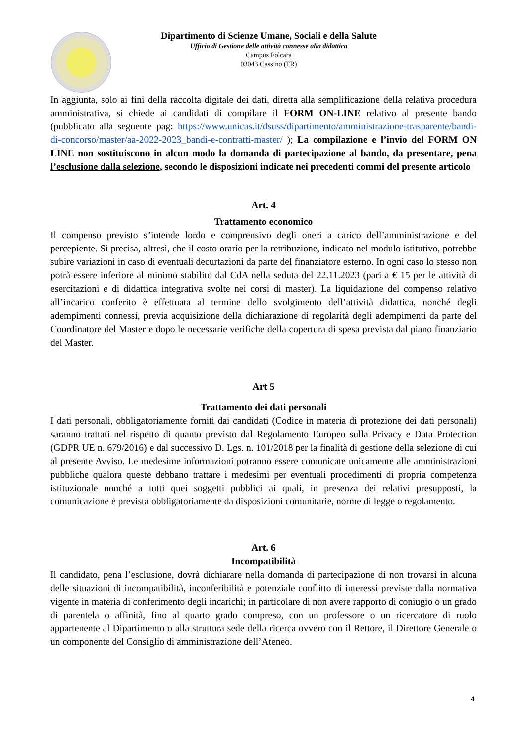Dipartimento di Scienze Umane, Sociali e della Salute
Ufficio di Gestione delle attività connesse alla didattica
Campus Folcara
03043 Cassino (FR)
In aggiunta, solo ai fini della raccolta digitale dei dati, diretta alla semplificazione della relativa procedura amministrativa, si chiede ai candidati di compilare il FORM ON-LINE relativo al presente bando (pubblicato alla seguente pag: https://www.unicas.it/dsuss/dipartimento/amministrazione-trasparente/bandi-di-concorso/master/aa-2022-2023_bandi-e-contratti-master/ ); La compilazione e l’invio del FORM ON LINE non sostituiscono in alcun modo la domanda di partecipazione al bando, da presentare, pena l’esclusione dalla selezione, secondo le disposizioni indicate nei precedenti commi del presente articolo
Art. 4
Trattamento economico
Il compenso previsto s’intende lordo e comprensivo degli oneri a carico dell’amministrazione e del percepiente. Si precisa, altresì, che il costo orario per la retribuzione, indicato nel modulo istitutivo, potrebbe subire variazioni in caso di eventuali decurtazioni da parte del finanziatore esterno. In ogni caso lo stesso non potrà essere inferiore al minimo stabilito dal CdA nella seduta del 22.11.2023 (pari a € 15 per le attività di esercitazioni e di didattica integrativa svolte nei corsi di master). La liquidazione del compenso relativo all’incarico conferito è effettuata al termine dello svolgimento dell’attività didattica, nonché degli adempimenti connessi, previa acquisizione della dichiarazione di regolarità degli adempimenti da parte del Coordinatore del Master e dopo le necessarie verifiche della copertura di spesa prevista dal piano finanziario del Master.
Art 5
Trattamento dei dati personali
I dati personali, obbligatoriamente forniti dai candidati (Codice in materia di protezione dei dati personali) saranno trattati nel rispetto di quanto previsto dal Regolamento Europeo sulla Privacy e Data Protection (GDPR UE n. 679/2016) e dal successivo D. Lgs. n. 101/2018 per la finalità di gestione della selezione di cui al presente Avviso. Le medesime informazioni potranno essere comunicate unicamente alle amministrazioni pubbliche qualora queste debbano trattare i medesimi per eventuali procedimenti di propria competenza istituzionale nonché a tutti quei soggetti pubblici ai quali, in presenza dei relativi presupposti, la comunicazione è prevista obbligatoriamente da disposizioni comunitarie, norme di legge o regolamento.
Art. 6
Incompatibilità
Il candidato, pena l’esclusione, dovrà dichiarare nella domanda di partecipazione di non trovarsi in alcuna delle situazioni di incompatibilità, inconferibilità e potenziale conflitto di interessi previste dalla normativa vigente in materia di conferimento degli incarichi; in particolare di non avere rapporto di coniugio o un grado di parentela o affinità, fino al quarto grado compreso, con un professore o un ricercatore di ruolo appartenente al Dipartimento o alla struttura sede della ricerca ovvero con il Rettore, il Direttore Generale o un componente del Consiglio di amministrazione dell’Ateneo.
4